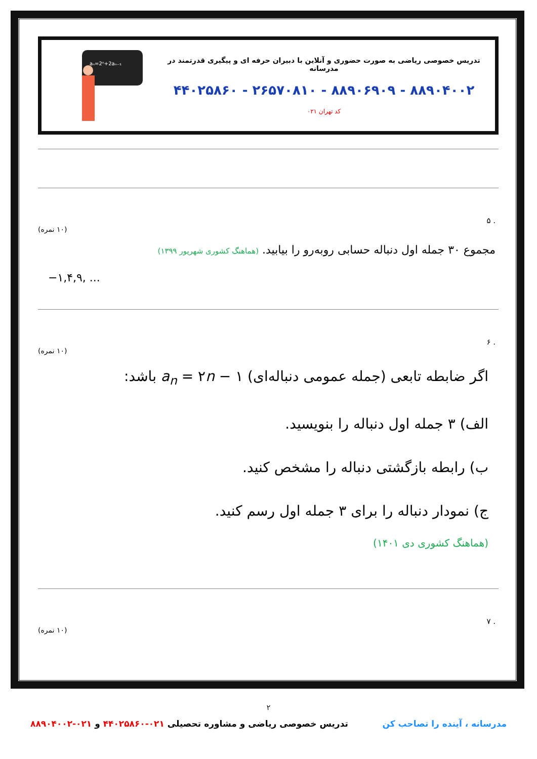تدریس خصوصی ریاضی به صورت حضوری و آنلاین با دبیران حرفه ای و پیگیری قدرتمند در مدرسانه
۸۸۹۰۴۰۰۲ - ۸۸۹۰۶۹۰۹ - ۲۶۵۷۰۸۱۰ - ۴۴۰۲۵۸۶۰
کد تهران ۰۲۱
aₙ=2ⁿ+2aₙ₋₁
. ۵
(۱۰ نمره)
مجموع ۳۰ جمله اول دنباله حسابی روبه‌رو را بیابید. (هماهنگ کشوری شهریور ۱۳۹۹)
−۱,۴,۹, ...
. ۶
(۱۰ نمره)
اگر ضابطه تابعی (جمله عمومی دنباله‌ای) a<sub>n</sub> = ۲n − ۱ باشد:
الف) ۳ جمله اول دنباله را بنویسید.
ب) رابطه بازگشتی دنباله را مشخص کنید.
ج) نمودار دنباله را برای ۳ جمله اول رسم کنید.
(هماهنگ کشوری دی ۱۴۰۱)
. ۷
(۱۰ نمره)
۲
مدرسانه ، آینده را تصاحب کن تدریس خصوصی ریاضی و مشاوره تحصیلی ۰۲۱-۴۴۰۲۵۸۶۰ و ۰۲۱-۸۸۹۰۴۰۰۲